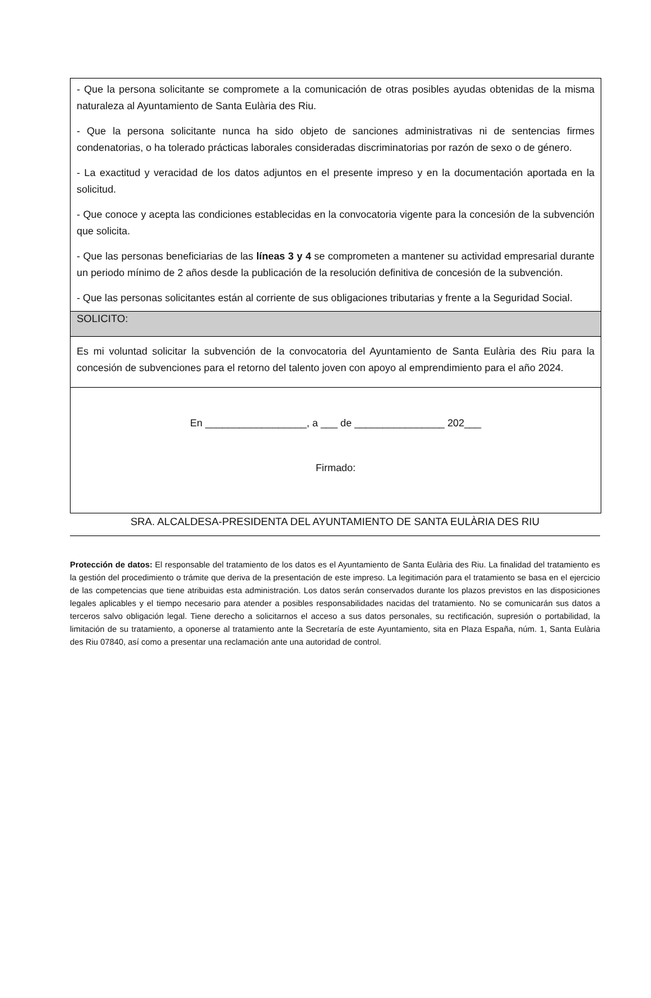- Que la persona solicitante se compromete a la comunicación de otras posibles ayudas obtenidas de la misma naturaleza al Ayuntamiento de Santa Eulària des Riu.
- Que la persona solicitante nunca ha sido objeto de sanciones administrativas ni de sentencias firmes condenatorias, o ha tolerado prácticas laborales consideradas discriminatorias por razón de sexo o de género.
- La exactitud y veracidad de los datos adjuntos en el presente impreso y en la documentación aportada en la solicitud.
- Que conoce y acepta las condiciones establecidas en la convocatoria vigente para la concesión de la subvención que solicita.
- Que las personas beneficiarias de las líneas 3 y 4 se comprometen a mantener su actividad empresarial durante un periodo mínimo de 2 años desde la publicación de la resolución definitiva de concesión de la subvención.
- Que las personas solicitantes están al corriente de sus obligaciones tributarias y frente a la Seguridad Social.
SOLICITO:
Es mi voluntad solicitar la subvención de la convocatoria del Ayuntamiento de Santa Eulària des Riu para la concesión de subvenciones para el retorno del talento joven con apoyo al emprendimiento para el año 2024.
En __________________, a ___ de ________________ 202___
Firmado:
SRA. ALCALDESA-PRESIDENTA DEL AYUNTAMIENTO DE SANTA EULÀRIA DES RIU
Protección de datos: El responsable del tratamiento de los datos es el Ayuntamiento de Santa Eulària des Riu. La finalidad del tratamiento es la gestión del procedimiento o trámite que deriva de la presentación de este impreso. La legitimación para el tratamiento se basa en el ejercicio de las competencias que tiene atribuidas esta administración. Los datos serán conservados durante los plazos previstos en las disposiciones legales aplicables y el tiempo necesario para atender a posibles responsabilidades nacidas del tratamiento. No se comunicarán sus datos a terceros salvo obligación legal. Tiene derecho a solicitarnos el acceso a sus datos personales, su rectificación, supresión o portabilidad, la limitación de su tratamiento, a oponerse al tratamiento ante la Secretaría de este Ayuntamiento, sita en Plaza España, núm. 1, Santa Eulària des Riu 07840, así como a presentar una reclamación ante una autoridad de control.